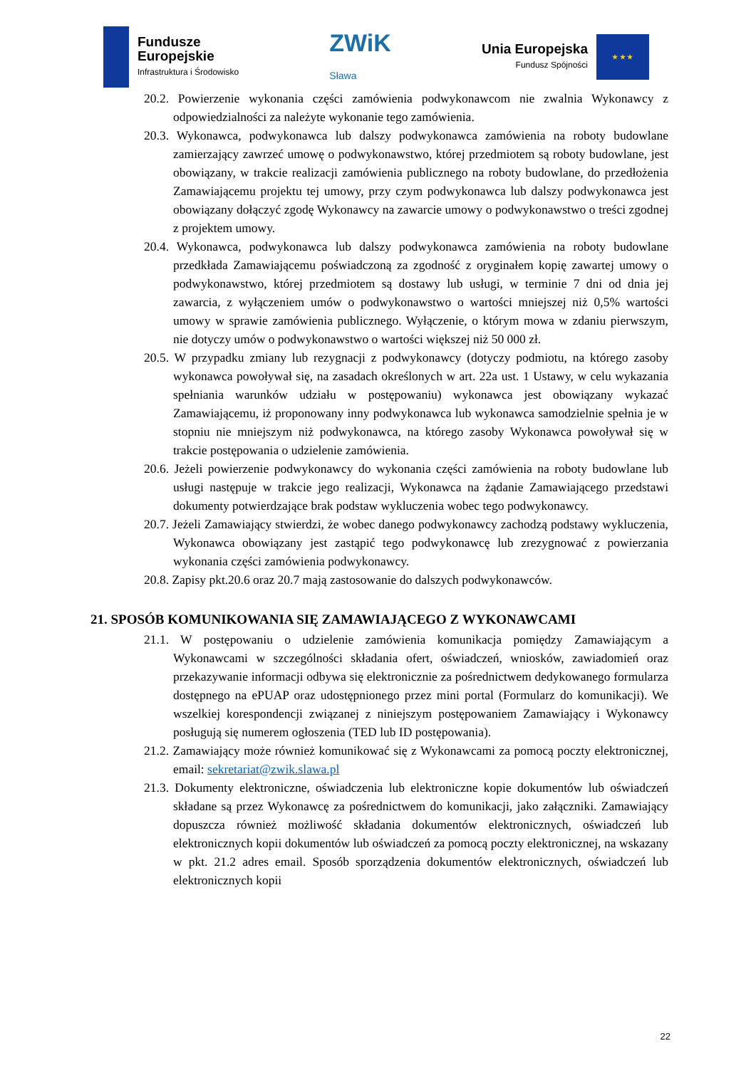Fundusze
Europejskie
Infrastruktura i Środowisko
ZWiK
Sława
Unia Europejska
Fundusz Spójności
★ ★ ★
20.2. Powierzenie wykonania części zamówienia podwykonawcom nie zwalnia Wykonawcy z odpowiedzialności za należyte wykonanie tego zamówienia.
20.3. Wykonawca, podwykonawca lub dalszy podwykonawca zamówienia na roboty budowlane zamierzający zawrzeć umowę o podwykonawstwo, której przedmiotem są roboty budowlane, jest obowiązany, w trakcie realizacji zamówienia publicznego na roboty budowlane, do przedłożenia Zamawiającemu projektu tej umowy, przy czym podwykonawca lub dalszy podwykonawca jest obowiązany dołączyć zgodę Wykonawcy na zawarcie umowy o podwykonawstwo o treści zgodnej z projektem umowy.
20.4. Wykonawca, podwykonawca lub dalszy podwykonawca zamówienia na roboty budowlane przedkłada Zamawiającemu poświadczoną za zgodność z oryginałem kopię zawartej umowy o podwykonawstwo, której przedmiotem są dostawy lub usługi, w terminie 7 dni od dnia jej zawarcia, z wyłączeniem umów o podwykonawstwo o wartości mniejszej niż 0,5% wartości umowy w sprawie zamówienia publicznego. Wyłączenie, o którym mowa w zdaniu pierwszym, nie dotyczy umów o podwykonawstwo o wartości większej niż 50 000 zł.
20.5. W przypadku zmiany lub rezygnacji z podwykonawcy (dotyczy podmiotu, na którego zasoby wykonawca powoływał się, na zasadach określonych w art. 22a ust. 1 Ustawy, w celu wykazania spełniania warunków udziału w postępowaniu) wykonawca jest obowiązany wykazać Zamawiającemu, iż proponowany inny podwykonawca lub wykonawca samodzielnie spełnia je w stopniu nie mniejszym niż podwykonawca, na którego zasoby Wykonawca powoływał się w trakcie postępowania o udzielenie zamówienia.
20.6. Jeżeli powierzenie podwykonawcy do wykonania części zamówienia na roboty budowlane lub usługi następuje w trakcie jego realizacji, Wykonawca na żądanie Zamawiającego przedstawi dokumenty potwierdzające brak podstaw wykluczenia wobec tego podwykonawcy.
20.7. Jeżeli Zamawiający stwierdzi, że wobec danego podwykonawcy zachodzą podstawy wykluczenia, Wykonawca obowiązany jest zastąpić tego podwykonawcę lub zrezygnować z powierzania wykonania części zamówienia podwykonawcy.
20.8. Zapisy pkt.20.6 oraz 20.7 mają zastosowanie do dalszych podwykonawców.
21. SPOSÓB KOMUNIKOWANIA SIĘ ZAMAWIAJĄCEGO Z WYKONAWCAMI
21.1. W postępowaniu o udzielenie zamówienia komunikacja pomiędzy Zamawiającym a Wykonawcami w szczególności składania ofert, oświadczeń, wniosków, zawiadomień oraz przekazywanie informacji odbywa się elektronicznie za pośrednictwem dedykowanego formularza dostępnego na ePUAP oraz udostępnionego przez mini portal (Formularz do komunikacji). We wszelkiej korespondencji związanej z niniejszym postępowaniem Zamawiający i Wykonawcy posługują się numerem ogłoszenia (TED lub ID postępowania).
21.2. Zamawiający może również komunikować się z Wykonawcami za pomocą poczty elektronicznej, email: sekretariat@zwik.slawa.pl
21.3. Dokumenty elektroniczne, oświadczenia lub elektroniczne kopie dokumentów lub oświadczeń składane są przez Wykonawcę za pośrednictwem do komunikacji, jako załączniki. Zamawiający dopuszcza również możliwość składania dokumentów elektronicznych, oświadczeń lub elektronicznych kopii dokumentów lub oświadczeń za pomocą poczty elektronicznej, na wskazany w pkt. 21.2 adres email. Sposób sporządzenia dokumentów elektronicznych, oświadczeń lub elektronicznych kopii
22